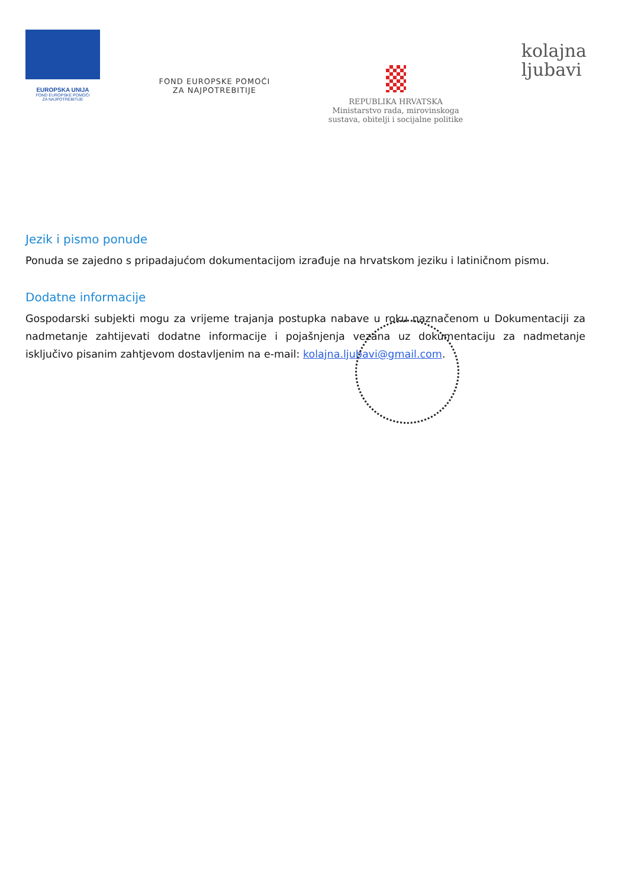EUROPSKA UNIJA
FOND EUROPSKE POMOĆI
ZA NAJPOTREBITIJE
FOND EUROPSKE POMOĆI
ZA NAJPOTREBITIJE
REPUBLIKA HRVATSKA
Ministarstvo rada, mirovinskoga
sustava, obitelji i socijalne politike
kolajna
ljubavi
Jezik i pismo ponude
Ponuda se zajedno s pripadajućom dokumentacijom izrađuje na hrvatskom jeziku i latiničnom pismu.
Dodatne informacije
Gospodarski subjekti mogu za vrijeme trajanja postupka nabave u roku naznačenom u Dokumentaciji za nadmetanje zahtijevati dodatne informacije i pojašnjenja vezana uz dokumentaciju za nadmetanje isključivo pisanim zahtjevom dostavljenim na e-mail: kolajna.ljubavi@gmail.com.